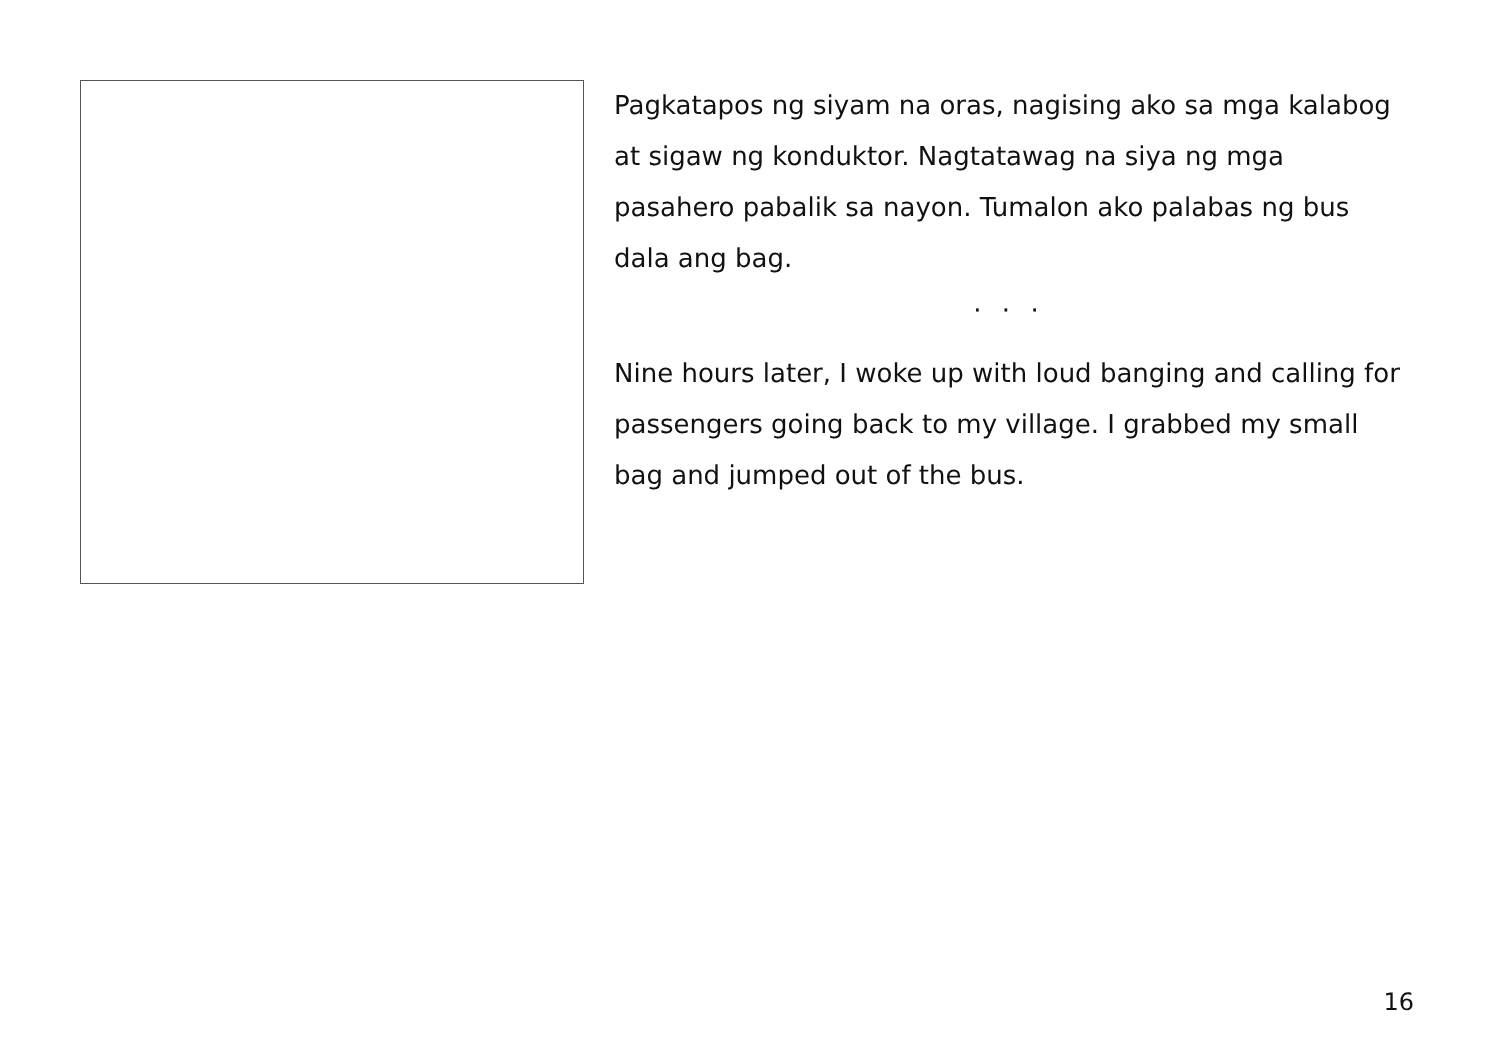Pagkatapos ng siyam na oras, nagising ako sa mga kalabog at sigaw ng konduktor. Nagtatawag na siya ng mga pasahero pabalik sa nayon. Tumalon ako palabas ng bus dala ang bag.
· · ·
Nine hours later, I woke up with loud banging and calling for passengers going back to my village. I grabbed my small bag and jumped out of the bus.
16